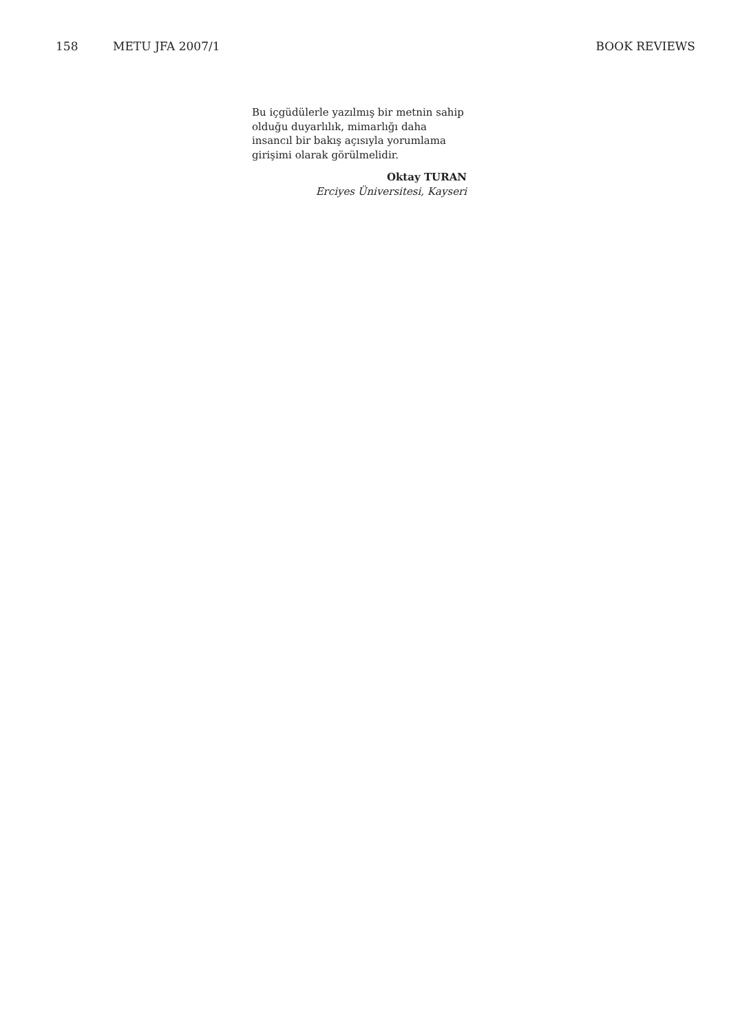158 METU JFA 2007/1 BOOK REVIEWS
Bu içgüdülerle yazılmış bir metnin sahip olduğu duyarlılık, mimarlığı daha insancıl bir bakış açısıyla yorumlama girişimi olarak görülmelidir.
Oktay TURAN
Erciyes Üniversitesi, Kayseri